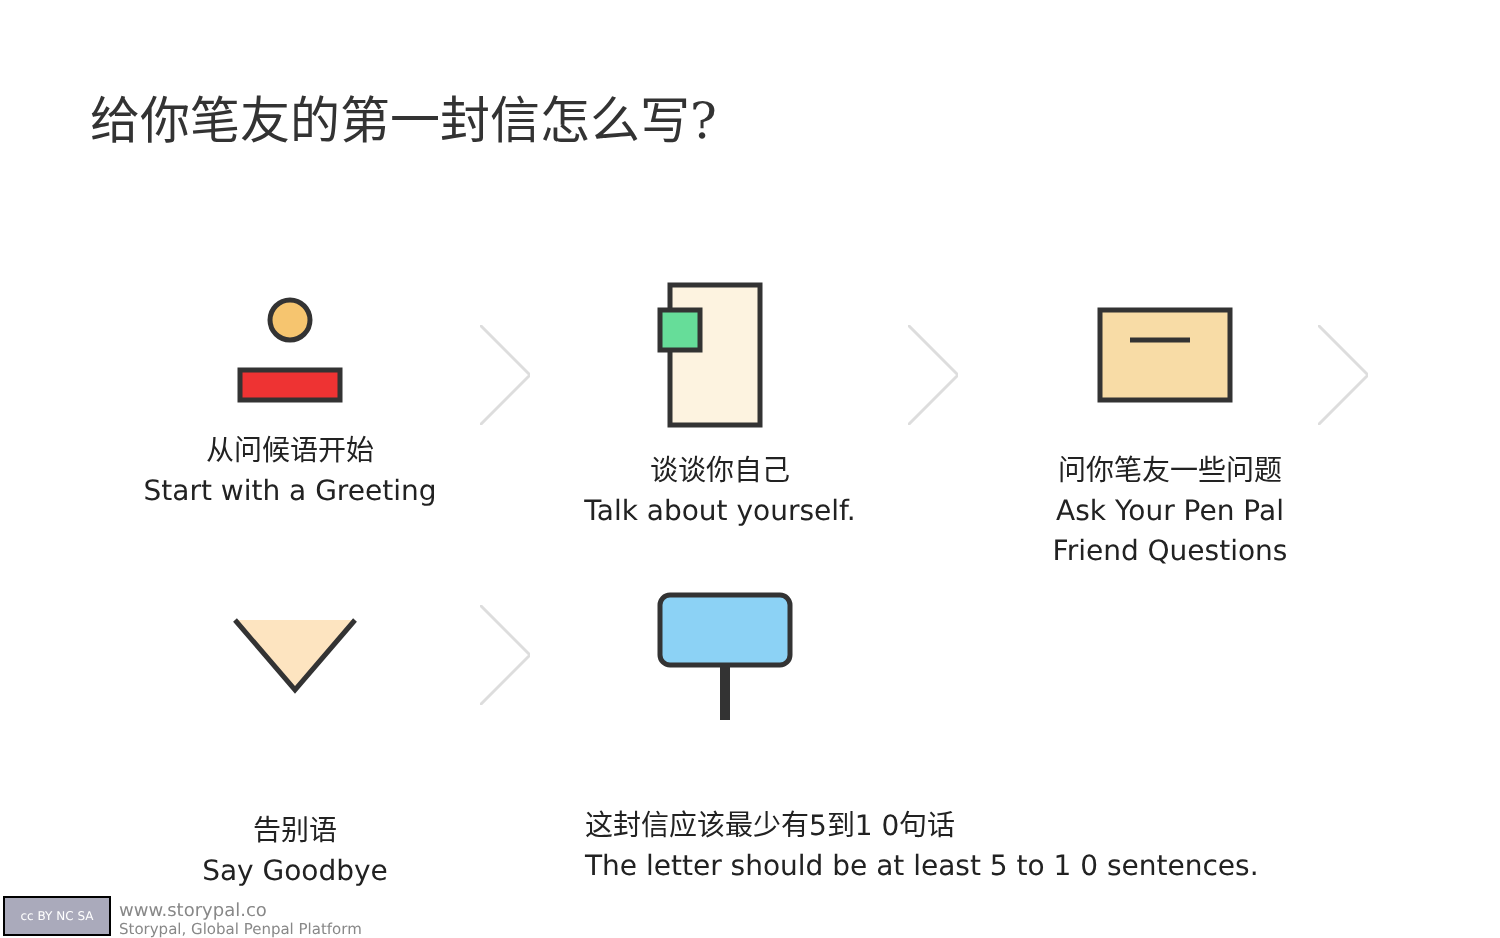给你笔友的第一封信怎么写?
从问候语开始
Start with a Greeting
谈谈你自己
Talk about yourself.
问你笔友一些问题
Ask Your Pen Pal
Friend Questions
告别语
Say Goodbye
这封信应该最少有5到1 0句话
The letter should be at least 5 to 1 0 sentences.
cc BY NC SA
www.storypal.co
Storypal, Global Penpal Platform